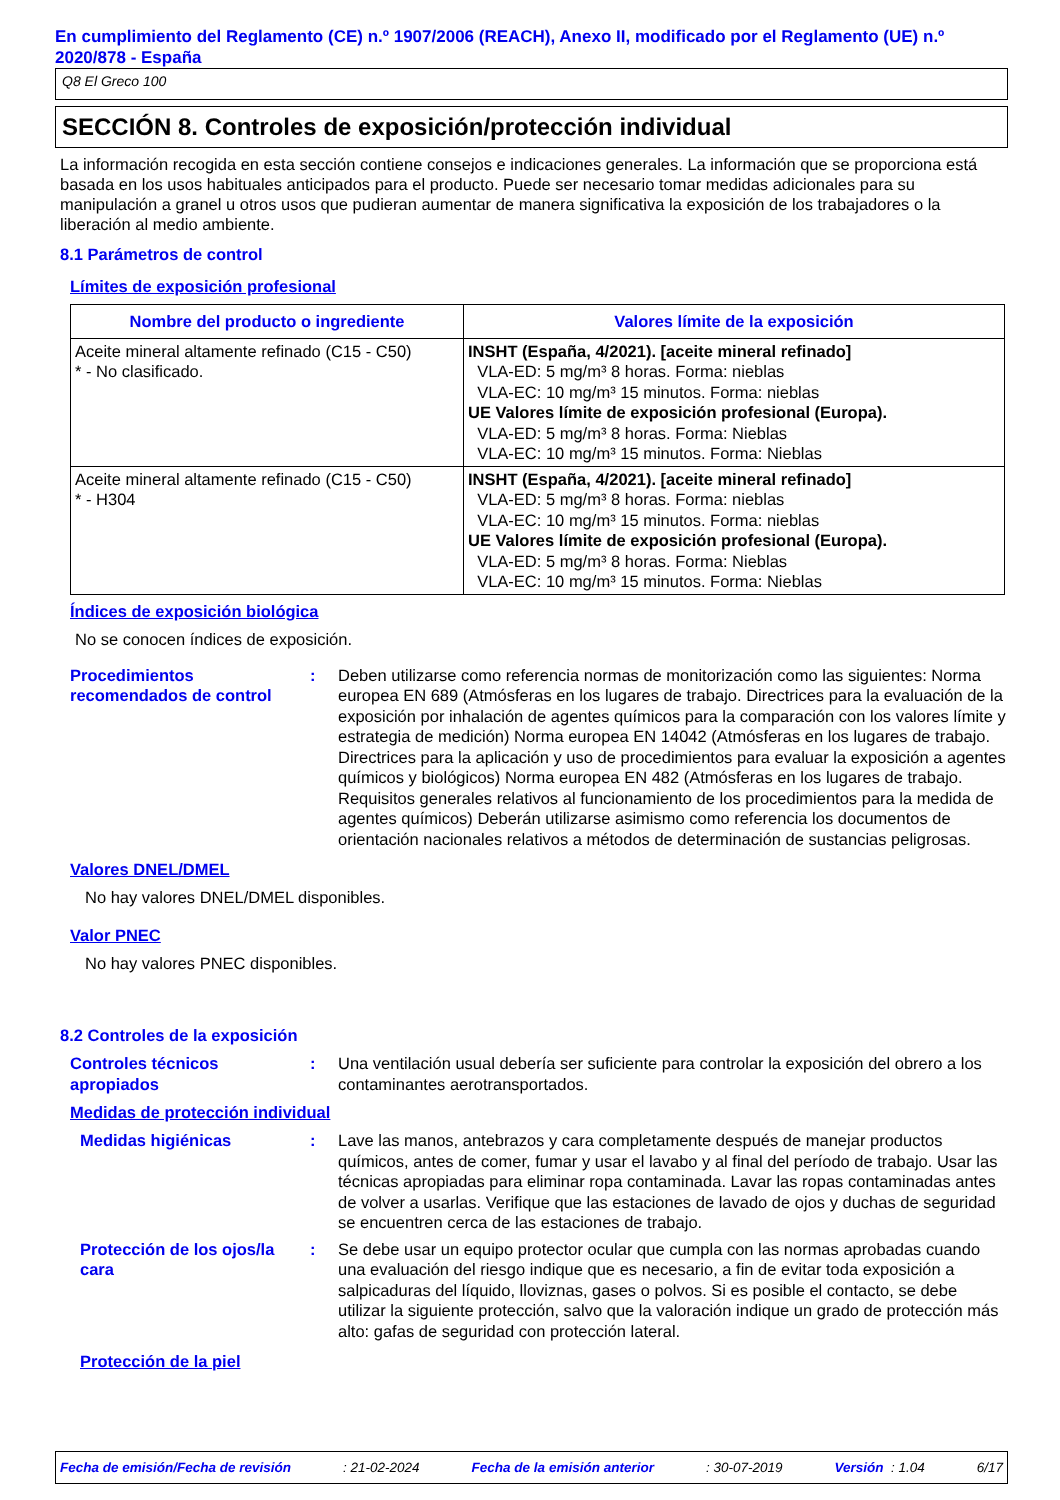En cumplimiento del Reglamento (CE) n.º 1907/2006 (REACH), Anexo II, modificado por el Reglamento (UE) n.º 2020/878 - España
Q8 El Greco 100
SECCIÓN 8. Controles de exposición/protección individual
La información recogida en esta sección contiene consejos e indicaciones generales. La información que se proporciona está basada en los usos habituales anticipados para el producto. Puede ser necesario tomar medidas adicionales para su manipulación a granel u otros usos que pudieran aumentar de manera significativa la exposición de los trabajadores o la liberación al medio ambiente.
8.1 Parámetros de control
Límites de exposición profesional
| Nombre del producto o ingrediente | Valores límite de la exposición |
| --- | --- |
| Aceite mineral altamente refinado (C15 - C50) * - No clasificado. | INSHT (España, 4/2021). [aceite mineral refinado] VLA-ED: 5 mg/m³ 8 horas. Forma: nieblas VLA-EC: 10 mg/m³ 15 minutos. Forma: nieblas UE Valores límite de exposición profesional (Europa). VLA-ED: 5 mg/m³ 8 horas. Forma: Nieblas VLA-EC: 10 mg/m³ 15 minutos. Forma: Nieblas |
| Aceite mineral altamente refinado (C15 - C50) * - H304 | INSHT (España, 4/2021). [aceite mineral refinado] VLA-ED: 5 mg/m³ 8 horas. Forma: nieblas VLA-EC: 10 mg/m³ 15 minutos. Forma: nieblas UE Valores límite de exposición profesional (Europa). VLA-ED: 5 mg/m³ 8 horas. Forma: Nieblas VLA-EC: 10 mg/m³ 15 minutos. Forma: Nieblas |
Índices de exposición biológica
No se conocen índices de exposición.
Procedimientos recomendados de control
: Deben utilizarse como referencia normas de monitorización como las siguientes: Norma europea EN 689 (Atmósferas en los lugares de trabajo. Directrices para la evaluación de la exposición por inhalación de agentes químicos para la comparación con los valores límite y estrategia de medición) Norma europea EN 14042 (Atmósferas en los lugares de trabajo. Directrices para la aplicación y uso de procedimientos para evaluar la exposición a agentes químicos y biológicos) Norma europea EN 482 (Atmósferas en los lugares de trabajo. Requisitos generales relativos al funcionamiento de los procedimientos para la medida de agentes químicos) Deberán utilizarse asimismo como referencia los documentos de orientación nacionales relativos a métodos de determinación de sustancias peligrosas.
Valores DNEL/DMEL
No hay valores DNEL/DMEL disponibles.
Valor PNEC
No hay valores PNEC disponibles.
8.2 Controles de la exposición
Controles técnicos apropiados
: Una ventilación usual debería ser suficiente para controlar la exposición del obrero a los contaminantes aerotransportados.
Medidas de protección individual
Medidas higiénicas : Lave las manos, antebrazos y cara completamente después de manejar productos químicos, antes de comer, fumar y usar el lavabo y al final del período de trabajo. Usar las técnicas apropiadas para eliminar ropa contaminada. Lavar las ropas contaminadas antes de volver a usarlas. Verifique que las estaciones de lavado de ojos y duchas de seguridad se encuentren cerca de las estaciones de trabajo.
Protección de los ojos/la cara
: Se debe usar un equipo protector ocular que cumpla con las normas aprobadas cuando una evaluación del riesgo indique que es necesario, a fin de evitar toda exposición a salpicaduras del líquido, lloviznas, gases o polvos. Si es posible el contacto, se debe utilizar la siguiente protección, salvo que la valoración indique un grado de protección más alto: gafas de seguridad con protección lateral.
Protección de la piel
Fecha de emisión/Fecha de revisión: 21-02-2024 Fecha de la emisión anterior: 30-07-2019 Versión : 1.04 6/17